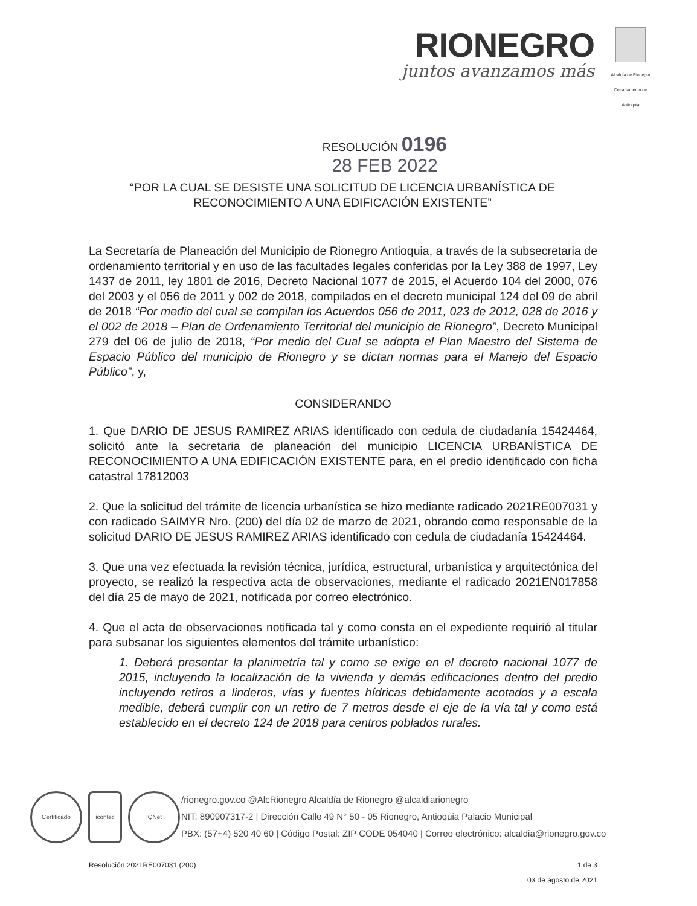RIONEGRO
juntos avanzamos más
Alcaldía de Rionegro
Departamento de Antioquia
RESOLUCIÓN 0196
28 FEB 2022
“POR LA CUAL SE DESISTE UNA SOLICITUD DE LICENCIA URBANÍSTICA DE RECONOCIMIENTO A UNA EDIFICACIÓN EXISTENTE”
La Secretaría de Planeación del Municipio de Rionegro Antioquia, a través de la subsecretaria de ordenamiento territorial y en uso de las facultades legales conferidas por la Ley 388 de 1997, Ley 1437 de 2011, ley 1801 de 2016, Decreto Nacional 1077 de 2015, el Acuerdo 104 del 2000, 076 del 2003 y el 056 de 2011 y 002 de 2018, compilados en el decreto municipal 124 del 09 de abril de 2018 “Por medio del cual se compilan los Acuerdos 056 de 2011, 023 de 2012, 028 de 2016 y el 002 de 2018 – Plan de Ordenamiento Territorial del municipio de Rionegro”, Decreto Municipal 279 del 06 de julio de 2018, “Por medio del Cual se adopta el Plan Maestro del Sistema de Espacio Público del municipio de Rionegro y se dictan normas para el Manejo del Espacio Público”, y,
CONSIDERANDO
1. Que DARIO DE JESUS RAMIREZ ARIAS identificado con cedula de ciudadanía 15424464, solicitó ante la secretaria de planeación del municipio LICENCIA URBANÍSTICA DE RECONOCIMIENTO A UNA EDIFICACIÓN EXISTENTE para, en el predio identificado con ficha catastral 17812003
2. Que la solicitud del trámite de licencia urbanística se hizo mediante radicado 2021RE007031 y con radicado SAIMYR Nro. (200) del día 02 de marzo de 2021, obrando como responsable de la solicitud DARIO DE JESUS RAMIREZ ARIAS identificado con cedula de ciudadanía 15424464.
3. Que una vez efectuada la revisión técnica, jurídica, estructural, urbanística y arquitectónica del proyecto, se realizó la respectiva acta de observaciones, mediante el radicado 2021EN017858 del día 25 de mayo de 2021, notificada por correo electrónico.
4. Que el acta de observaciones notificada tal y como consta en el expediente requirió al titular para subsanar los siguientes elementos del trámite urbanístico:
1. Deberá presentar la planimetría tal y como se exige en el decreto nacional 1077 de 2015, incluyendo la localización de la vivienda y demás edificaciones dentro del predio incluyendo retiros a linderos, vías y fuentes hídricas debidamente acotados y a escala medible, deberá cumplir con un retiro de 7 metros desde el eje de la vía tal y como está establecido en el decreto 124 de 2018 para centros poblados rurales.
Certificado icontec IQNet
/rionegro.gov.co @AlcRionegro Alcaldía de Rionegro @alcaldiarionegro
NIT: 890907317-2 | Dirección Calle 49 N° 50 - 05 Rionegro, Antioquia Palacio Municipal
PBX: (57+4) 520 40 60 | Código Postal: ZIP CODE 054040 | Correo electrónico: alcaldia@rionegro.gov.co
Resolución 2021RE007031 (200) 1 de 3
03 de agosto de 2021